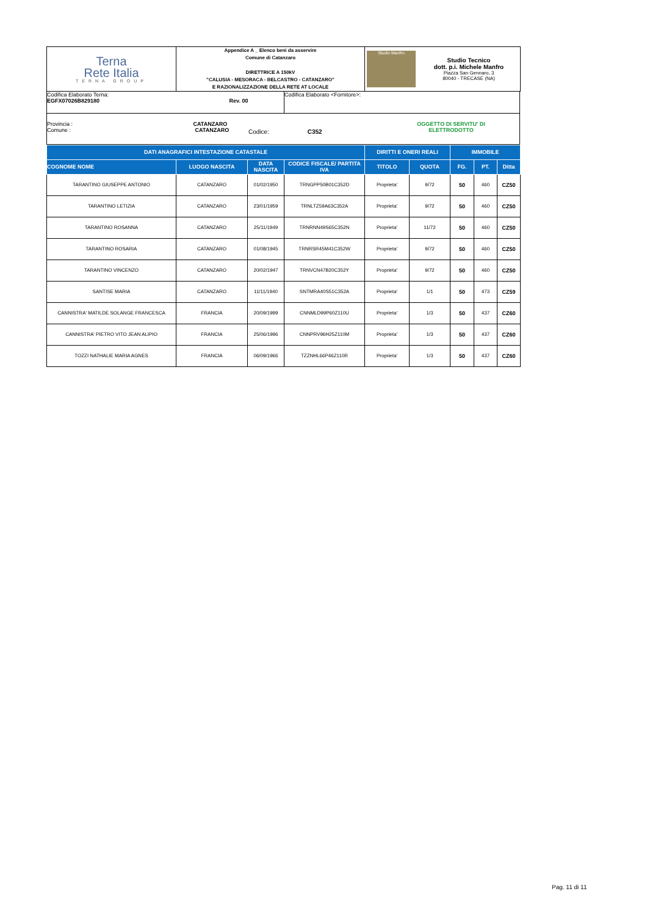| Terna Rete Italia TERNA GROUP | Appendice A _ Elenco beni da asservire Comune di Catanzaro DIRETTRICE A 150kV "CALUSIA - MESORACA - BELCASTRO - CATANZARO" E RAZIONALIZZAZIONE DELLA RETE AT LOCALE | Studio Manfro Studio Tecnico dott. p.i. Michele Manfro Piazza San Gennaro, 3 80040 - TRECASE (NA) |
| Codifica Elaborato Terna: EGFX07026B829180 Rev. 00 | Codifica Elaborato <Fornitore>: |
Provincia : CATANZARO
Comune : CATANZARO
Codice: C352
OGGETTO DI SERVITU' DI
ELETTRODOTTO
| DATI ANAGRAFICI INTESTAZIONE CATASTALE | | | | DIRITTI E ONERI REALI | | IMMOBILE | | |
| --- | --- | --- | --- | --- | --- | --- | --- | --- |
| COGNOME NOME | LUOGO NASCITA | DATA NASCITA | CODICE FISCALE/ PARTITA IVA | TITOLO | QUOTA | FG. | PT. | Ditta |
| TARANTINO GIUSEPPE ANTONIO | CATANZARO | 01/02/1950 | TRNGPP50B01C352D | Proprieta' | 9/72 | 50 | 460 | CZ50 |
| TARANTINO LETIZIA | CATANZARO | 23/01/1959 | TRNLTZ59A63C352A | Proprieta' | 9/72 | 50 | 460 | CZ50 |
| TARANTINO ROSANNA | CATANZARO | 25/11/1949 | TRNRNN49S65C352N | Proprieta' | 11/72 | 50 | 460 | CZ50 |
| TARANTINO ROSARIA | CATANZARO | 01/08/1945 | TRNRSR45M41C352W | Proprieta' | 9/72 | 50 | 460 | CZ50 |
| TARANTINO VINCENZO | CATANZARO | 20/02/1947 | TRNVCN47B20C352Y | Proprieta' | 9/72 | 50 | 460 | CZ50 |
| SANTISE MARIA | CATANZARO | 11/11/1940 | SNTMRA40S51C352A | Proprieta' | 1/1 | 50 | 473 | CZ59 |
| CANNISTRA' MATILDE SOLANGE FRANCESCA | FRANCIA | 20/09/1999 | CNNMLD99P60Z110U | Proprieta' | 1/3 | 50 | 437 | CZ60 |
| CANNISTRA' PIETRO VITO JEAN ALIPIO | FRANCIA | 25/06/1996 | CNNPRV96H25Z110M | Proprieta' | 1/3 | 50 | 437 | CZ60 |
| TOZZI NATHALIE MARIA AGNES | FRANCIA | 06/09/1966 | TZZNHL66P46Z110R | Proprieta' | 1/3 | 50 | 437 | CZ60 |
Pag. 11 di 11